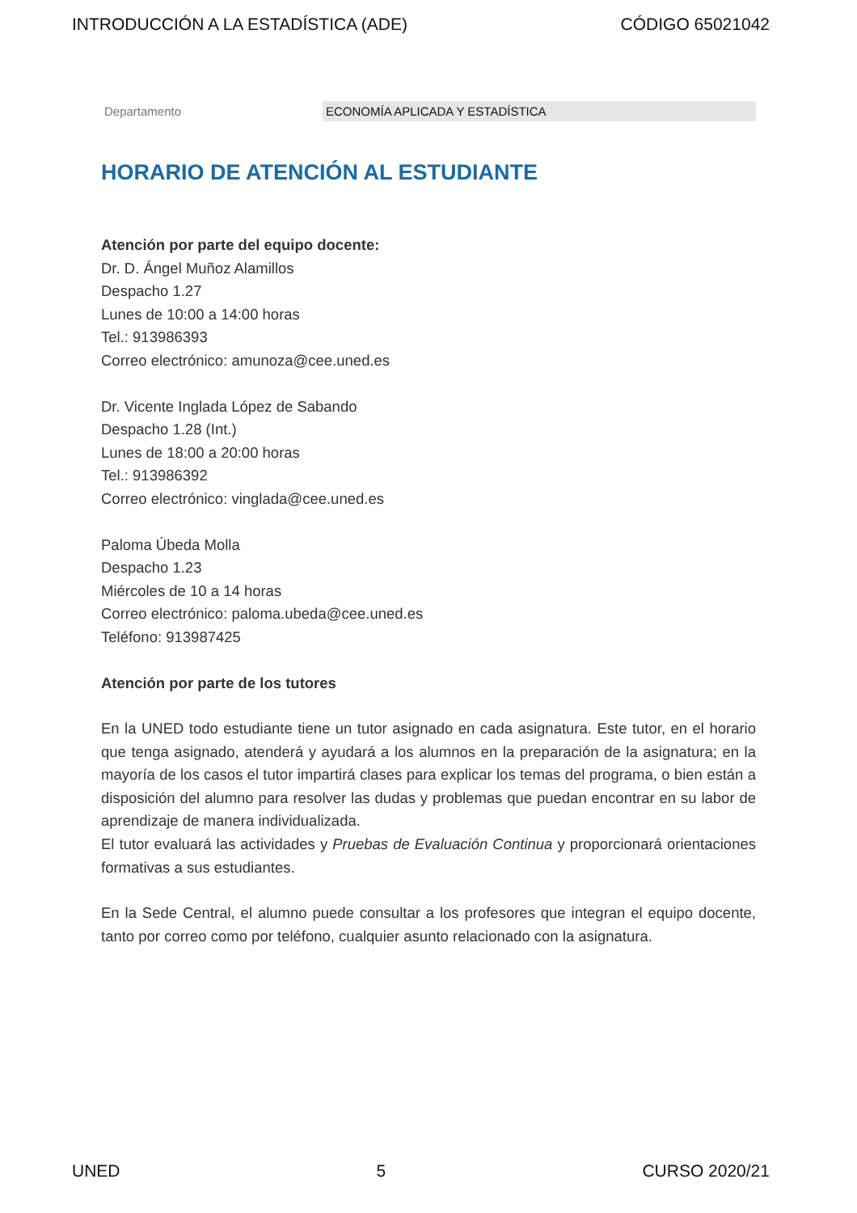INTRODUCCIÓN A LA ESTADÍSTICA (ADE) CÓDIGO 65021042
Departamento ECONOMÍA APLICADA Y ESTADÍSTICA
HORARIO DE ATENCIÓN AL ESTUDIANTE
Atención por parte del equipo docente:
Dr. D. Ángel Muñoz Alamillos
Despacho 1.27
Lunes de 10:00 a 14:00 horas
Tel.: 913986393
Correo electrónico: amunoza@cee.uned.es
Dr. Vicente Inglada López de Sabando
Despacho 1.28 (Int.)
Lunes de 18:00 a 20:00 horas
Tel.: 913986392
Correo electrónico: vinglada@cee.uned.es
Paloma Úbeda Molla
Despacho 1.23
Miércoles de 10 a 14 horas
Correo electrónico: paloma.ubeda@cee.uned.es
Teléfono: 913987425
Atención por parte de los tutores
En la UNED todo estudiante tiene un tutor asignado en cada asignatura. Este tutor, en el horario que tenga asignado, atenderá y ayudará a los alumnos en la preparación de la asignatura; en la mayoría de los casos el tutor impartirá clases para explicar los temas del programa, o bien están a disposición del alumno para resolver las dudas y problemas que puedan encontrar en su labor de aprendizaje de manera individualizada.
El tutor evaluará las actividades y Pruebas de Evaluación Continua y proporcionará orientaciones formativas a sus estudiantes.
En la Sede Central, el alumno puede consultar a los profesores que integran el equipo docente, tanto por correo como por teléfono, cualquier asunto relacionado con la asignatura.
UNED 5 CURSO 2020/21